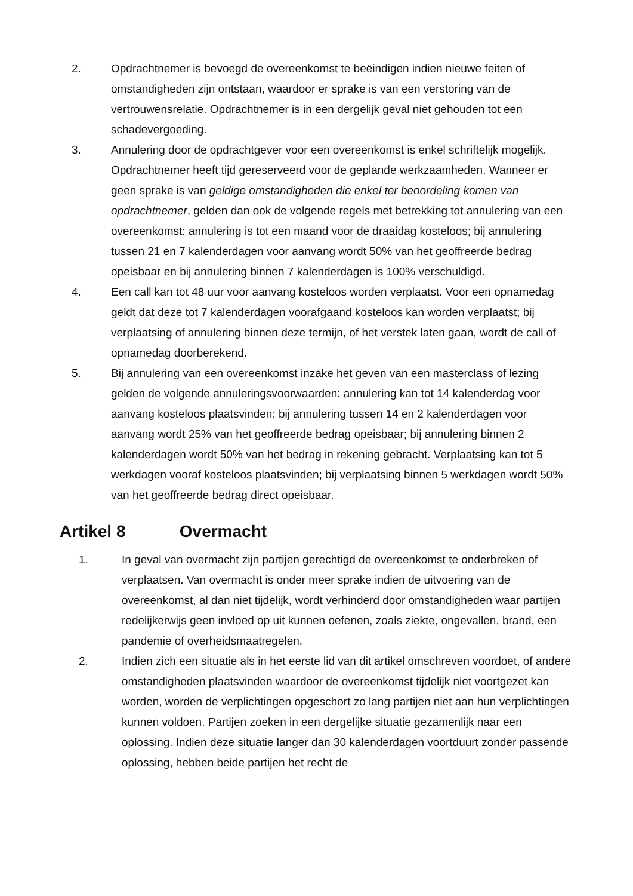2. Opdrachtnemer is bevoegd de overeenkomst te beëindigen indien nieuwe feiten of omstandigheden zijn ontstaan, waardoor er sprake is van een verstoring van de vertrouwensrelatie. Opdrachtnemer is in een dergelijk geval niet gehouden tot een schadevergoeding.
3. Annulering door de opdrachtgever voor een overeenkomst is enkel schriftelijk mogelijk. Opdrachtnemer heeft tijd gereserveerd voor de geplande werkzaamheden. Wanneer er geen sprake is van geldige omstandigheden die enkel ter beoordeling komen van opdrachtnemer, gelden dan ook de volgende regels met betrekking tot annulering van een overeenkomst: annulering is tot een maand voor de draaidag kosteloos; bij annulering tussen 21 en 7 kalenderdagen voor aanvang wordt 50% van het geoffreerde bedrag opeisbaar en bij annulering binnen 7 kalenderdagen is 100% verschuldigd.
4. Een call kan tot 48 uur voor aanvang kosteloos worden verplaatst. Voor een opnamedag geldt dat deze tot 7 kalenderdagen voorafgaand kosteloos kan worden verplaatst; bij verplaatsing of annulering binnen deze termijn, of het verstek laten gaan, wordt de call of opnamedag doorberekend.
5. Bij annulering van een overeenkomst inzake het geven van een masterclass of lezing gelden de volgende annuleringsvoorwaarden: annulering kan tot 14 kalenderdag voor aanvang kosteloos plaatsvinden; bij annulering tussen 14 en 2 kalenderdagen voor aanvang wordt 25% van het geoffreerde bedrag opeisbaar; bij annulering binnen 2 kalenderdagen wordt 50% van het bedrag in rekening gebracht. Verplaatsing kan tot 5 werkdagen vooraf kosteloos plaatsvinden; bij verplaatsing binnen 5 werkdagen wordt 50% van het geoffreerde bedrag direct opeisbaar.
Artikel 8 Overmacht
1. In geval van overmacht zijn partijen gerechtigd de overeenkomst te onderbreken of verplaatsen. Van overmacht is onder meer sprake indien de uitvoering van de overeenkomst, al dan niet tijdelijk, wordt verhinderd door omstandigheden waar partijen redelijkerwijs geen invloed op uit kunnen oefenen, zoals ziekte, ongevallen, brand, een pandemie of overheidsmaatregelen.
2. Indien zich een situatie als in het eerste lid van dit artikel omschreven voordoet, of andere omstandigheden plaatsvinden waardoor de overeenkomst tijdelijk niet voortgezet kan worden, worden de verplichtingen opgeschort zo lang partijen niet aan hun verplichtingen kunnen voldoen. Partijen zoeken in een dergelijke situatie gezamenlijk naar een oplossing. Indien deze situatie langer dan 30 kalenderdagen voortduurt zonder passende oplossing, hebben beide partijen het recht de